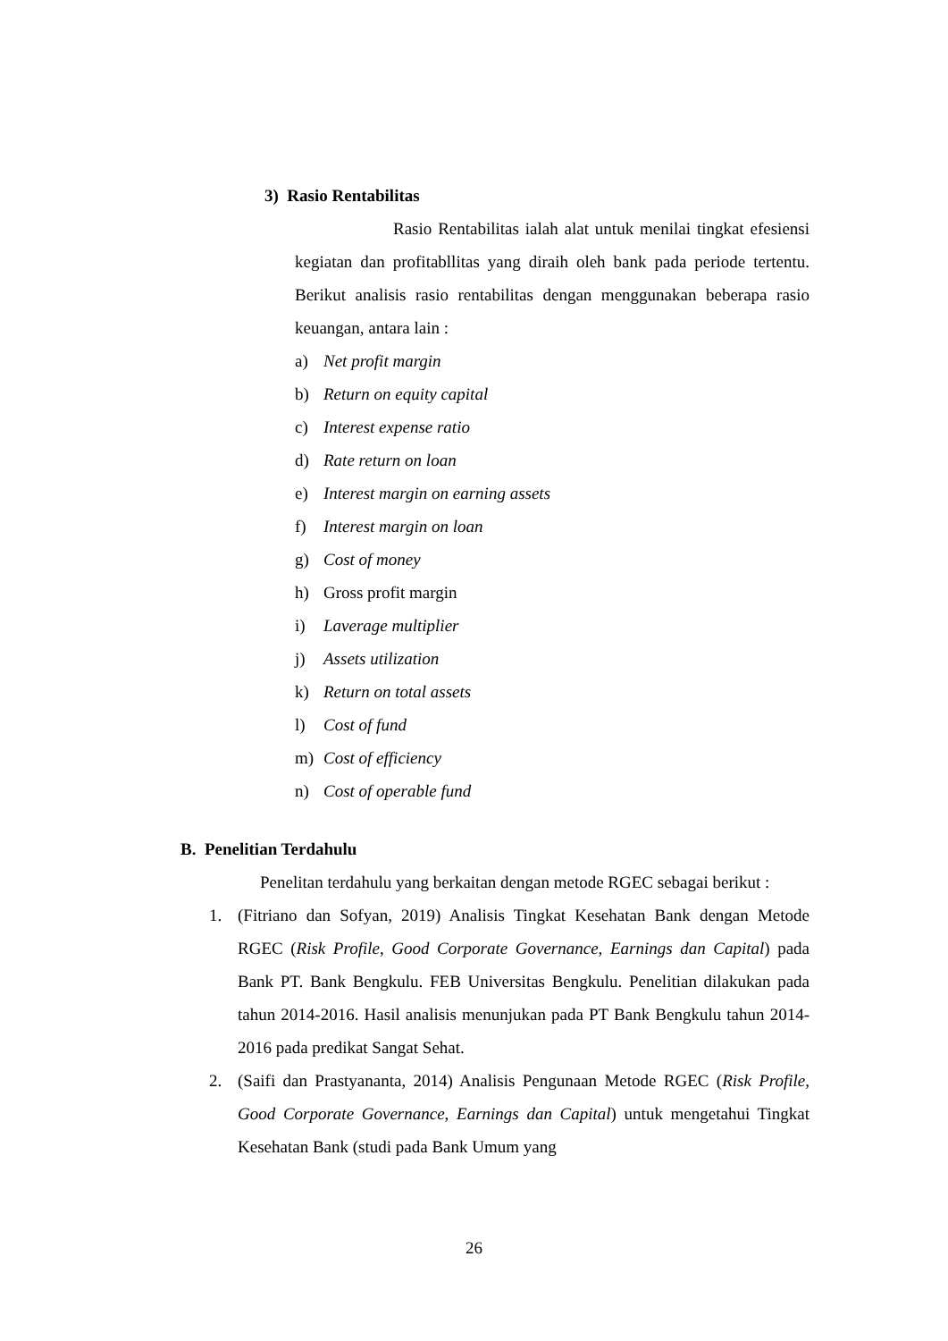3) Rasio Rentabilitas
Rasio Rentabilitas ialah alat untuk menilai tingkat efesiensi kegiatan dan profitabllitas yang diraih oleh bank pada periode tertentu. Berikut analisis rasio rentabilitas dengan menggunakan beberapa rasio keuangan, antara lain :
a) Net profit margin
b) Return on equity capital
c) Interest expense ratio
d) Rate return on loan
e) Interest margin on earning assets
f) Interest margin on loan
g) Cost of money
h) Gross profit margin
i) Laverage multiplier
j) Assets utilization
k) Return on total assets
l) Cost of fund
m) Cost of efficiency
n) Cost of operable fund
B. Penelitian Terdahulu
Penelitan terdahulu yang berkaitan dengan metode RGEC sebagai berikut :
1. (Fitriano dan Sofyan, 2019) Analisis Tingkat Kesehatan Bank dengan Metode RGEC (Risk Profile, Good Corporate Governance, Earnings dan Capital) pada Bank PT. Bank Bengkulu. FEB Universitas Bengkulu. Penelitian dilakukan pada tahun 2014-2016. Hasil analisis menunjukan pada PT Bank Bengkulu tahun 2014-2016 pada predikat Sangat Sehat.
2. (Saifi dan Prastyananta, 2014) Analisis Pengunaan Metode RGEC (Risk Profile, Good Corporate Governance, Earnings dan Capital) untuk mengetahui Tingkat Kesehatan Bank (studi pada Bank Umum yang
26